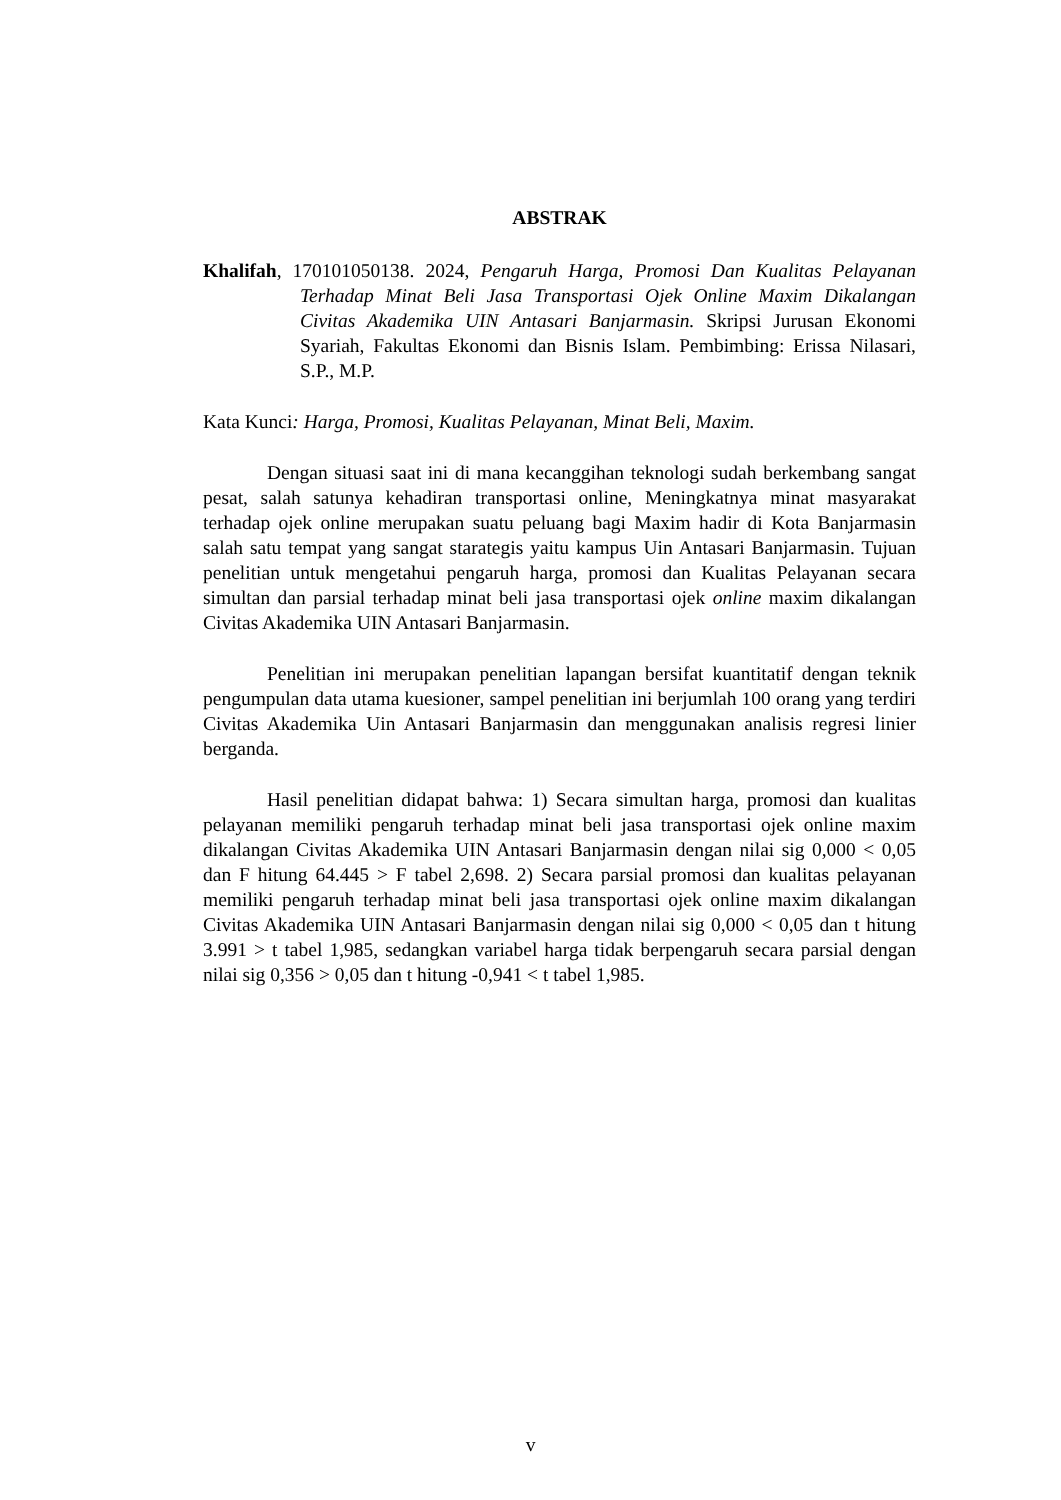ABSTRAK
Khalifah, 170101050138. 2024, Pengaruh Harga, Promosi Dan Kualitas Pelayanan Terhadap Minat Beli Jasa Transportasi Ojek Online Maxim Dikalangan Civitas Akademika UIN Antasari Banjarmasin. Skripsi Jurusan Ekonomi Syariah, Fakultas Ekonomi dan Bisnis Islam. Pembimbing: Erissa Nilasari, S.P., M.P.
Kata Kunci: Harga, Promosi, Kualitas Pelayanan, Minat Beli, Maxim.
Dengan situasi saat ini di mana kecanggihan teknologi sudah berkembang sangat pesat, salah satunya kehadiran transportasi online, Meningkatnya minat masyarakat terhadap ojek online merupakan suatu peluang bagi Maxim hadir di Kota Banjarmasin salah satu tempat yang sangat starategis yaitu kampus Uin Antasari Banjarmasin. Tujuan penelitian untuk mengetahui pengaruh harga, promosi dan Kualitas Pelayanan secara simultan dan parsial terhadap minat beli jasa transportasi ojek online maxim dikalangan Civitas Akademika UIN Antasari Banjarmasin.
Penelitian ini merupakan penelitian lapangan bersifat kuantitatif dengan teknik pengumpulan data utama kuesioner, sampel penelitian ini berjumlah 100 orang yang terdiri Civitas Akademika Uin Antasari Banjarmasin dan menggunakan analisis regresi linier berganda.
Hasil penelitian didapat bahwa: 1) Secara simultan harga, promosi dan kualitas pelayanan memiliki pengaruh terhadap minat beli jasa transportasi ojek online maxim dikalangan Civitas Akademika UIN Antasari Banjarmasin dengan nilai sig 0,000 < 0,05 dan F hitung 64.445 > F tabel 2,698. 2) Secara parsial promosi dan kualitas pelayanan memiliki pengaruh terhadap minat beli jasa transportasi ojek online maxim dikalangan Civitas Akademika UIN Antasari Banjarmasin dengan nilai sig 0,000 < 0,05 dan t hitung 3.991 > t tabel 1,985, sedangkan variabel harga tidak berpengaruh secara parsial dengan nilai sig 0,356 > 0,05 dan t hitung -0,941 < t tabel 1,985.
v